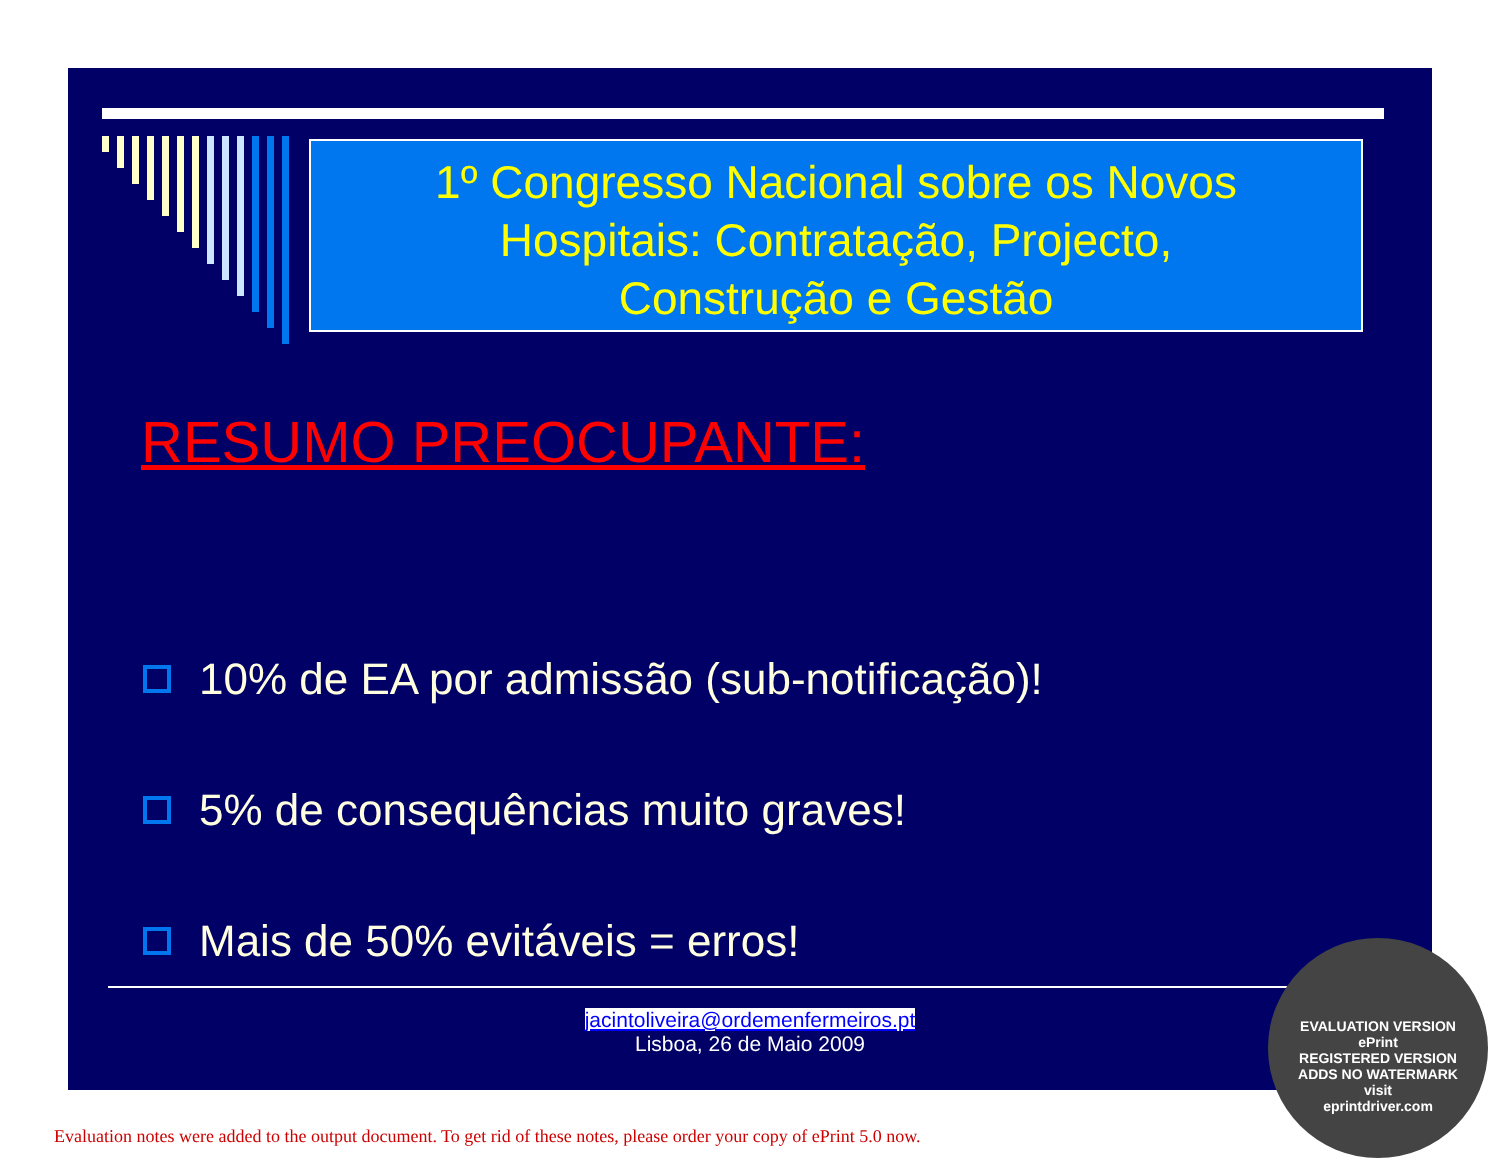1º Congresso Nacional sobre os Novos
Hospitais: Contratação, Projecto,
Construção e Gestão
RESUMO PREOCUPANTE:
10% de EA por admissão (sub-notificação)!
5% de consequências muito graves!
Mais de 50% evitáveis = erros!
jacintoliveira@ordemenfermeiros.pt
Lisboa, 26 de Maio 2009
EVALUATION VERSION
ePrint
REGISTERED VERSION
ADDS NO WATERMARK
visit
eprintdriver.com
Evaluation notes were added to the output document. To get rid of these notes, please order your copy of ePrint 5.0 now.